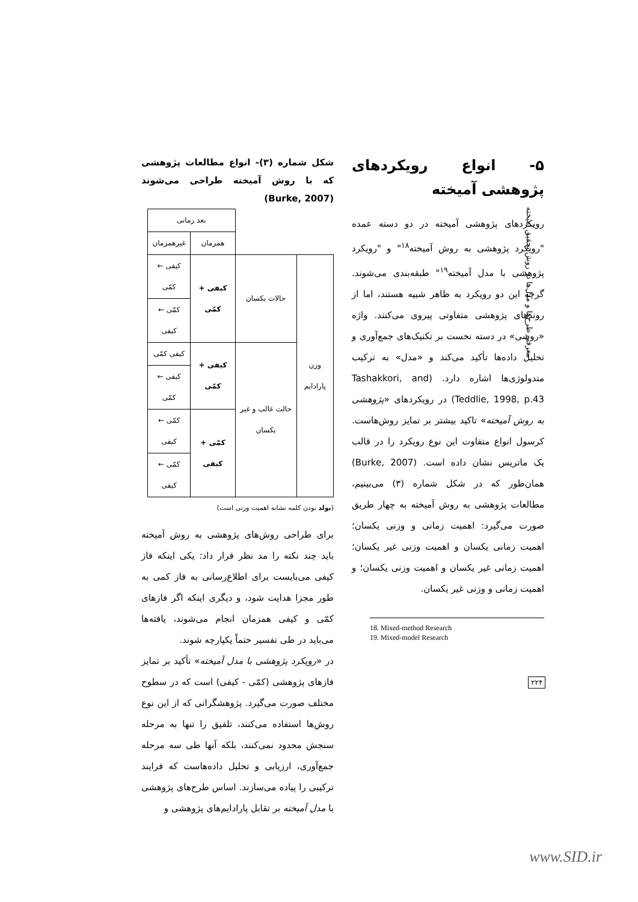معرفی طرح‌ها و مدل‌ها در روش تحقیق آمیخته
۵- انواع رویکردهای پژوهشی آمیخته
رویکردهای پژوهشی آمیخته در دو دسته عمده "رویکرد پژوهشی به روش آمیخته<sup>۱۸</sup>" و "رویکرد پژوهشی با مدل آمیخته<sup>۱۹</sup>" طبقه‌بندی می‌شوند. گرچه این دو رویکرد به ظاهر شبیه هستند، اما از روندهای پژوهشی متفاوتی پیروی می‌کنند. واژه «روشی» در دسته نخست بر تکنیک‌های جمع‌آوری و تحلیل داده‌ها تأکید می‌کند و «مدل» به ترکیب متدولوژی‌ها اشاره دارد. (Tashakkori, and Teddlie, 1998, p.43) در رویکردهای «پژوهشی به روش آمیخته» تاکید بیشتر بر تمایز روش‌هاست. کرسول انواع متفاوت این نوع رویکرد را در قالب یک ماتریس نشان داده است. (Burke, 2007) همان‌طور که در شکل شماره (۳) می‌بینیم، مطالعات پژوهشی به روش آمیخته به چهار طریق صورت می‌گیرد: اهمیت زمانی و وزنی یکسان؛ اهمیت زمانی یکسان و اهمیت وزنی غیر یکسان؛ اهمیت زمانی غیر یکسان و اهمیت وزنی یکسان؛ و اهمیت زمانی و وزنی غیر یکسان.
18. Mixed-method Research
19. Mixed-model Research
شکل شماره (۳)- انواع مطالعات پژوهشی که با روش آمیخته طراحی می‌شوند (Burke, 2007)
| | | بعد زمانی | |
| | | همزمان | غیرهمزمان |
| وزن پارادایم | حالات یکسان | کیفی + کمّی | کیفی ← کمّی |
| | | | کمّی ← کیفی |
| | حالت غالب و غیر یکسان | کیفی + کمّی | کیفی کمّی |
| | | | کیفی ← کمّی |
| | | کمّی + کیفی | کمّی ← کیفی |
| | | | کمّی ← کیفی |
(بولد بودن کلمه نشانه اهمیت وزنی است)
برای طراحی روش‌های پژوهشی به روش آمیخته باید چند نکته را مد نظر قرار داد: یکی اینکه فاز کیفی می‌بایست برای اطلاع‌رسانی به فاز کمی به طور مجزا هدایت شود، و دیگری اینکه اگر فازهای کمّی و کیفی همزمان انجام می‌شوند، یافته‌ها می‌باید در طی تفسیر حتماً یکپارچه شوند.
در «رویکرد پژوهشی با مدل آمیخته» تأکید بر تمایز فازهای پژوهشی (کمّی - کیفی) است که در سطوح مختلف صورت می‌گیرد. پژوهشگرانی که از این نوع روش‌ها استفاده می‌کنند، تلفیق را تنها به مرحله سنجش محدود نمی‌کنند، بلکه آنها طی سه مرحله جمع‌آوری، ارزیابی و تحلیل داده‌هاست که فرایند ترکیبی را پیاده می‌سازند. اساس طرح‌های پژوهشی با مدل آمیخته بر تقابل پارادایم‌های پژوهشی و
۲۲۴
www.SID.ir